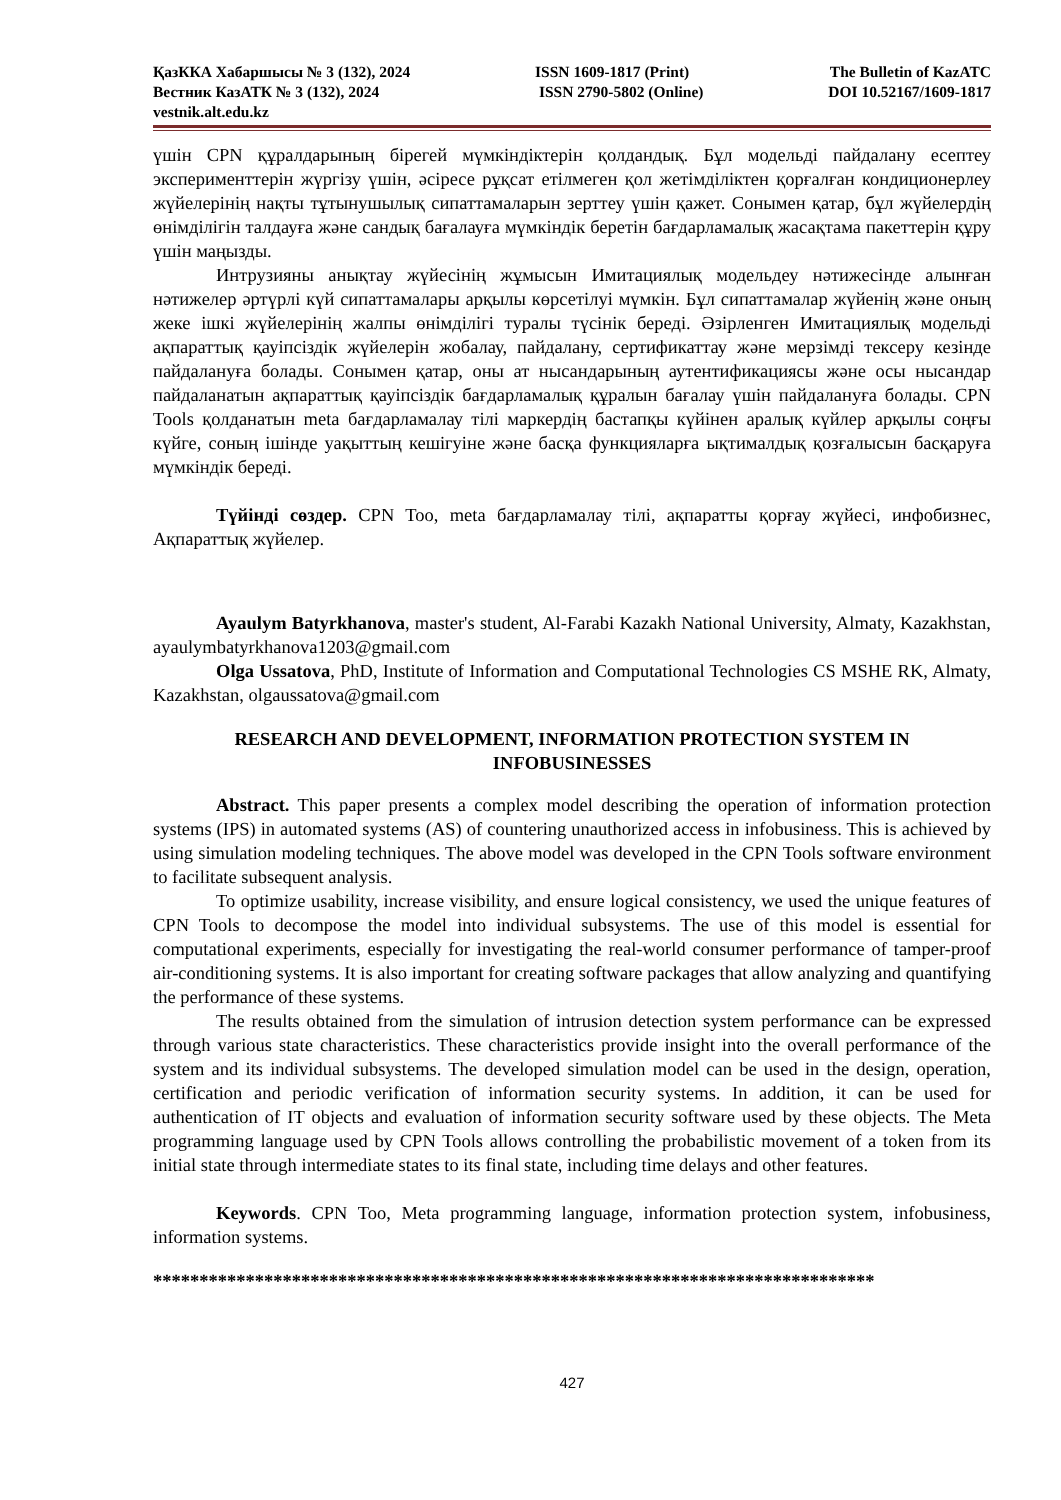ҚазККА Хабаршысы № 3 (132), 2024
Вестник КазАТК № 3 (132), 2024
vestnik.alt.edu.kz
ISSN 1609-1817 (Print)
ISSN 2790-5802 (Online)
The Bulletin of KazATC
DOI 10.52167/1609-1817
үшін CPN құралдарының бірегей мүмкіндіктерін қолдандық. Бұл модельді пайдалану есептеу эксперименттерін жүргізу үшін, әсіресе рұқсат етілмеген қол жетімділіктен қорғалған кондиционерлеу жүйелерінің нақты тұтынушылық сипаттамаларын зерттеу үшін қажет. Сонымен қатар, бұл жүйелердің өнімділігін талдауға және сандық бағалауға мүмкіндік беретін бағдарламалық жасақтама пакеттерін құру үшін маңызды.
Интрузияны анықтау жүйесінің жұмысын Имитациялық модельдеу нәтижесінде алынған нәтижелер әртүрлі күй сипаттамалары арқылы көрсетілуі мүмкін. Бұл сипаттамалар жүйенің және оның жеке ішкі жүйелерінің жалпы өнімділігі туралы түсінік береді. Әзірленген Имитациялық модельді ақпараттық қауіпсіздік жүйелерін жобалау, пайдалану, сертификаттау және мерзімді тексеру кезінде пайдалануға болады. Сонымен қатар, оны ат нысандарының аутентификациясы және осы нысандар пайдаланатын ақпараттық қауіпсіздік бағдарламалық құралын бағалау үшін пайдалануға болады. CPN Tools қолданатын meta бағдарламалау тілі маркердің бастапқы күйінен аралық күйлер арқылы соңғы күйге, соның ішінде уақыттың кешігуіне және басқа функцияларға ықтималдық қозғалысын басқаруға мүмкіндік береді.
Түйінді сөздер. CPN Too, meta бағдарламалау тілі, ақпаратты қорғау жүйесі, инфобизнес, Ақпараттық жүйелер.
Ayaulym Batyrkhanova, master's student, Al-Farabi Kazakh National University, Almaty, Kazakhstan, ayaulymbatyrkhanova1203@gmail.com
Olga Ussatova, PhD, Institute of Information and Computational Technologies CS MSHE RK, Almaty, Kazakhstan, olgaussatova@gmail.com
RESEARCH AND DEVELOPMENT, INFORMATION PROTECTION SYSTEM IN INFOBUSINESSES
Abstract. This paper presents a complex model describing the operation of information protection systems (IPS) in automated systems (AS) of countering unauthorized access in infobusiness. This is achieved by using simulation modeling techniques. The above model was developed in the CPN Tools software environment to facilitate subsequent analysis.
To optimize usability, increase visibility, and ensure logical consistency, we used the unique features of CPN Tools to decompose the model into individual subsystems. The use of this model is essential for computational experiments, especially for investigating the real-world consumer performance of tamper-proof air-conditioning systems. It is also important for creating software packages that allow analyzing and quantifying the performance of these systems.
The results obtained from the simulation of intrusion detection system performance can be expressed through various state characteristics. These characteristics provide insight into the overall performance of the system and its individual subsystems. The developed simulation model can be used in the design, operation, certification and periodic verification of information security systems. In addition, it can be used for authentication of IT objects and evaluation of information security software used by these objects. The Meta programming language used by CPN Tools allows controlling the probabilistic movement of a token from its initial state through intermediate states to its final state, including time delays and other features.
Keywords. CPN Too, Meta programming language, information protection system, infobusiness, information systems.
******************************************************************************
427